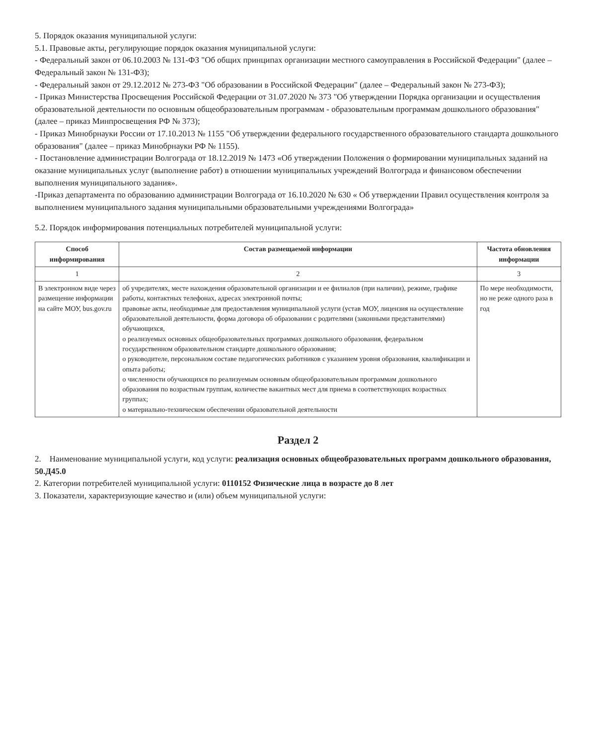5. Порядок оказания муниципальной услуги:
5.1. Правовые акты, регулирующие порядок оказания муниципальной услуги:
- Федеральный закон от 06.10.2003 № 131-ФЗ "Об общих принципах организации местного самоуправления в Российской Федерации" (далее – Федеральный закон № 131-ФЗ);
- Федеральный закон от 29.12.2012 № 273-ФЗ "Об образовании в Российской Федерации" (далее – Федеральный закон № 273-ФЗ);
- Приказ Министерства Просвещения Российской Федерации от 31.07.2020 № 373 "Об утверждении Порядка организации и осуществления образовательной деятельности по основным общеобразовательным программам - образовательным программам дошкольного образования" (далее – приказ Минпросвещения РФ № 373);
- Приказ Минобрнауки России от 17.10.2013 № 1155 "Об утверждении федерального государственного образовательного стандарта дошкольного образования" (далее – приказ Минобрнауки РФ № 1155).
- Постановление администрации Волгограда от 18.12.2019 № 1473 «Об утверждении Положения о формировании муниципальных заданий на оказание муниципальных услуг (выполнение работ) в отношении муниципальных учреждений Волгограда и финансовом обеспечении выполнения муниципального задания».
-Приказ департамента по образованию администрации Волгограда от 16.10.2020 № 630 « Об утверждении Правил осуществления контроля за выполнением муниципального задания муниципальными образовательными учреждениями Волгограда»
5.2. Порядок информирования потенциальных потребителей муниципальной услуги:
| Способ информирования | Состав размещаемой информации | Частота обновления информации |
| --- | --- | --- |
| 1 | 2 | 3 |
| В электронном виде через размещение информации на сайте МОУ, bus.gov.ru | об учредителях, месте нахождения образовательной организации и ее филиалов (при наличии), режиме, графике работы, контактных телефонах, адресах электронной почты; правовые акты, необходимые для предоставления муниципальной услуги (устав МОУ, лицензия на осуществление образовательной деятельности, форма договора об образовании с родителями (законными представителями) обучающихся, о реализуемых основных общеобразовательных программах дошкольного образования, федеральном государственном образовательном стандарте дошкольного образования; о руководителе, персональном составе педагогических работников с указанием уровня образования, квалификации и опыта работы; о численности обучающихся по реализуемым основным общеобразовательным программам дошкольного образования по возрастным группам, количестве вакантных мест для приема в соответствующих возрастных группах; о материально-техническом обеспечении образовательной деятельности | По мере необходимости, но не реже одного раза в год |
Раздел 2
2. Наименование муниципальной услуги, код услуги: реализация основных общеобразовательных программ дошкольного образования, 50.Д45.0
2. Категории потребителей муниципальной услуги: 0110152 Физические лица в возрасте до 8 лет
3. Показатели, характеризующие качество и (или) объем муниципальной услуги: